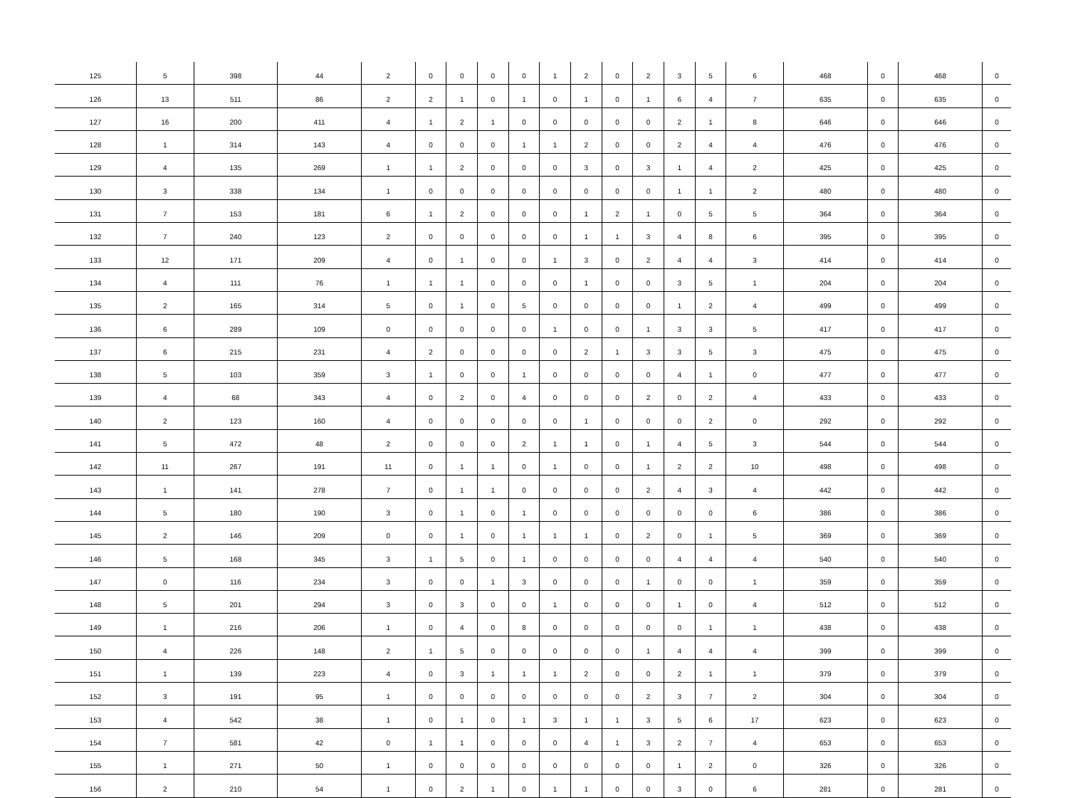| 125 | 5 | 398 | 44 | 2 | 0 | 0 | 0 | 0 | 1 | 2 | 0 | 2 | 3 | 5 | 6 | 468 | 0 | 468 | 0 |
| 126 | 13 | 511 | 86 | 2 | 2 | 1 | 0 | 1 | 0 | 1 | 0 | 1 | 6 | 4 | 7 | 635 | 0 | 635 | 0 |
| 127 | 16 | 200 | 411 | 4 | 1 | 2 | 1 | 0 | 0 | 0 | 0 | 0 | 2 | 1 | 8 | 646 | 0 | 646 | 0 |
| 128 | 1 | 314 | 143 | 4 | 0 | 0 | 0 | 1 | 1 | 2 | 0 | 0 | 2 | 4 | 4 | 476 | 0 | 476 | 0 |
| 129 | 4 | 135 | 269 | 1 | 1 | 2 | 0 | 0 | 0 | 3 | 0 | 3 | 1 | 4 | 2 | 425 | 0 | 425 | 0 |
| 130 | 3 | 338 | 134 | 1 | 0 | 0 | 0 | 0 | 0 | 0 | 0 | 0 | 1 | 1 | 2 | 480 | 0 | 480 | 0 |
| 131 | 7 | 153 | 181 | 6 | 1 | 2 | 0 | 0 | 0 | 1 | 2 | 1 | 0 | 5 | 5 | 364 | 0 | 364 | 0 |
| 132 | 7 | 240 | 123 | 2 | 0 | 0 | 0 | 0 | 0 | 1 | 1 | 3 | 4 | 8 | 6 | 395 | 0 | 395 | 0 |
| 133 | 12 | 171 | 209 | 4 | 0 | 1 | 0 | 0 | 1 | 3 | 0 | 2 | 4 | 4 | 3 | 414 | 0 | 414 | 0 |
| 134 | 4 | 111 | 76 | 1 | 1 | 1 | 0 | 0 | 0 | 1 | 0 | 0 | 3 | 5 | 1 | 204 | 0 | 204 | 0 |
| 135 | 2 | 165 | 314 | 5 | 0 | 1 | 0 | 5 | 0 | 0 | 0 | 0 | 1 | 2 | 4 | 499 | 0 | 499 | 0 |
| 136 | 6 | 289 | 109 | 0 | 0 | 0 | 0 | 0 | 1 | 0 | 0 | 1 | 3 | 3 | 5 | 417 | 0 | 417 | 0 |
| 137 | 6 | 215 | 231 | 4 | 2 | 0 | 0 | 0 | 0 | 2 | 1 | 3 | 3 | 5 | 3 | 475 | 0 | 475 | 0 |
| 138 | 5 | 103 | 359 | 3 | 1 | 0 | 0 | 1 | 0 | 0 | 0 | 0 | 4 | 1 | 0 | 477 | 0 | 477 | 0 |
| 139 | 4 | 68 | 343 | 4 | 0 | 2 | 0 | 4 | 0 | 0 | 0 | 2 | 0 | 2 | 4 | 433 | 0 | 433 | 0 |
| 140 | 2 | 123 | 160 | 4 | 0 | 0 | 0 | 0 | 0 | 1 | 0 | 0 | 0 | 2 | 0 | 292 | 0 | 292 | 0 |
| 141 | 5 | 472 | 48 | 2 | 0 | 0 | 0 | 2 | 1 | 1 | 0 | 1 | 4 | 5 | 3 | 544 | 0 | 544 | 0 |
| 142 | 11 | 267 | 191 | 11 | 0 | 1 | 1 | 0 | 1 | 0 | 0 | 1 | 2 | 2 | 10 | 498 | 0 | 498 | 0 |
| 143 | 1 | 141 | 278 | 7 | 0 | 1 | 1 | 0 | 0 | 0 | 0 | 2 | 4 | 3 | 4 | 442 | 0 | 442 | 0 |
| 144 | 5 | 180 | 190 | 3 | 0 | 1 | 0 | 1 | 0 | 0 | 0 | 0 | 0 | 0 | 6 | 386 | 0 | 386 | 0 |
| 145 | 2 | 146 | 209 | 0 | 0 | 1 | 0 | 1 | 1 | 1 | 0 | 2 | 0 | 1 | 5 | 369 | 0 | 369 | 0 |
| 146 | 5 | 168 | 345 | 3 | 1 | 5 | 0 | 1 | 0 | 0 | 0 | 0 | 4 | 4 | 4 | 540 | 0 | 540 | 0 |
| 147 | 0 | 116 | 234 | 3 | 0 | 0 | 1 | 3 | 0 | 0 | 0 | 1 | 0 | 0 | 1 | 359 | 0 | 359 | 0 |
| 148 | 5 | 201 | 294 | 3 | 0 | 3 | 0 | 0 | 1 | 0 | 0 | 0 | 1 | 0 | 4 | 512 | 0 | 512 | 0 |
| 149 | 1 | 216 | 206 | 1 | 0 | 4 | 0 | 8 | 0 | 0 | 0 | 0 | 0 | 1 | 1 | 438 | 0 | 438 | 0 |
| 150 | 4 | 226 | 148 | 2 | 1 | 5 | 0 | 0 | 0 | 0 | 0 | 1 | 4 | 4 | 4 | 399 | 0 | 399 | 0 |
| 151 | 1 | 139 | 223 | 4 | 0 | 3 | 1 | 1 | 1 | 2 | 0 | 0 | 2 | 1 | 1 | 379 | 0 | 379 | 0 |
| 152 | 3 | 191 | 95 | 1 | 0 | 0 | 0 | 0 | 0 | 0 | 0 | 2 | 3 | 7 | 2 | 304 | 0 | 304 | 0 |
| 153 | 4 | 542 | 38 | 1 | 0 | 1 | 0 | 1 | 3 | 1 | 1 | 3 | 5 | 6 | 17 | 623 | 0 | 623 | 0 |
| 154 | 7 | 581 | 42 | 0 | 1 | 1 | 0 | 0 | 0 | 4 | 1 | 3 | 2 | 7 | 4 | 653 | 0 | 653 | 0 |
| 155 | 1 | 271 | 50 | 1 | 0 | 0 | 0 | 0 | 0 | 0 | 0 | 0 | 1 | 2 | 0 | 326 | 0 | 326 | 0 |
| 156 | 2 | 210 | 54 | 1 | 0 | 2 | 1 | 0 | 1 | 1 | 0 | 0 | 3 | 0 | 6 | 281 | 0 | 281 | 0 |